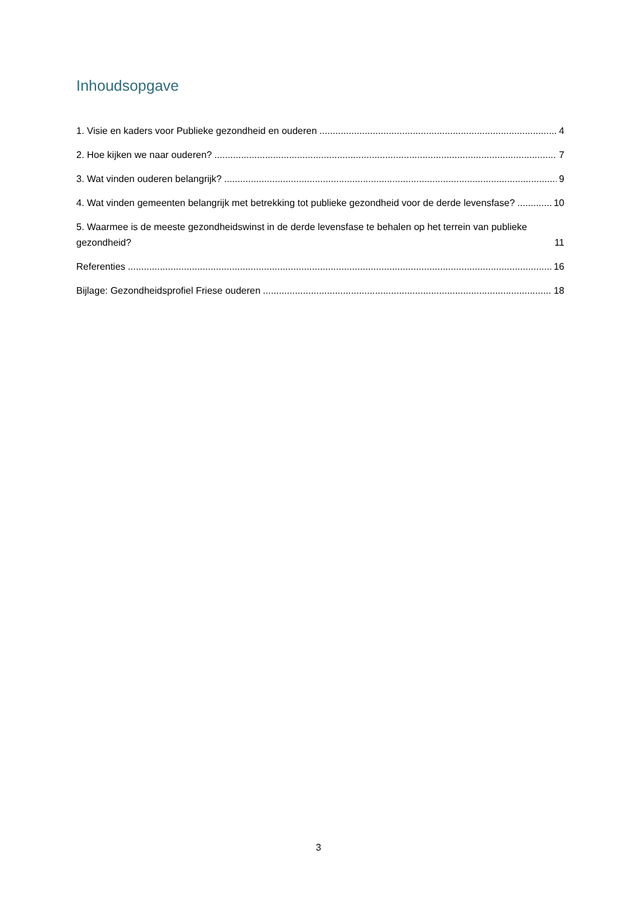Inhoudsopgave
1. Visie en kaders voor Publieke gezondheid en ouderen 4
2. Hoe kijken we naar ouderen? 7
3. Wat vinden ouderen belangrijk? 9
4. Wat vinden gemeenten belangrijk met betrekking tot publieke gezondheid voor de derde levensfase? 10
5. Waarmee is de meeste gezondheidswinst in de derde levensfase te behalen op het terrein van publieke gezondheid? 11
Referenties 16
Bijlage: Gezondheidsprofiel Friese ouderen 18
3